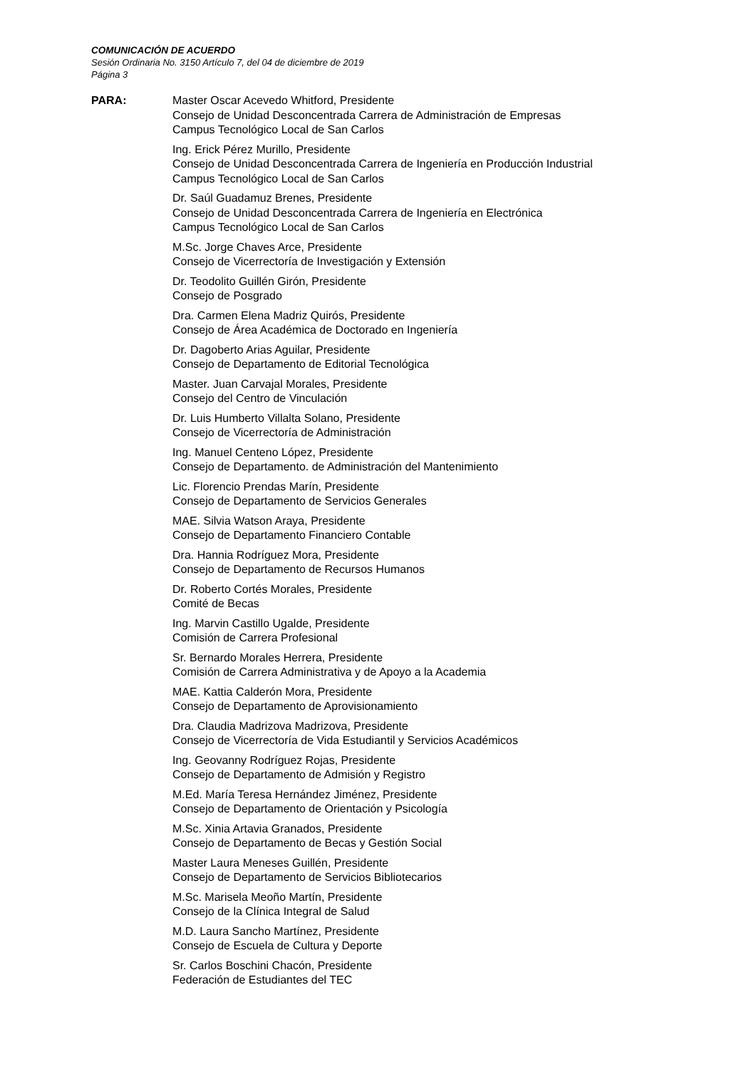COMUNICACIÓN DE ACUERDO
Sesión Ordinaria No. 3150 Artículo 7, del 04 de diciembre de 2019
Página 3
PARA: Master Oscar Acevedo Whitford, Presidente
Consejo de Unidad Desconcentrada Carrera de Administración de Empresas
Campus Tecnológico Local de San Carlos
Ing. Erick Pérez Murillo, Presidente
Consejo de Unidad Desconcentrada Carrera de Ingeniería en Producción Industrial
Campus Tecnológico Local de San Carlos
Dr. Saúl Guadamuz Brenes, Presidente
Consejo de Unidad Desconcentrada Carrera de Ingeniería en Electrónica
Campus Tecnológico Local de San Carlos
M.Sc. Jorge Chaves Arce, Presidente
Consejo de Vicerrectoría de Investigación y Extensión
Dr. Teodolito Guillén Girón, Presidente
Consejo de Posgrado
Dra. Carmen Elena Madriz Quirós, Presidente
Consejo de Área Académica de Doctorado en Ingeniería
Dr. Dagoberto Arias Aguilar, Presidente
Consejo de Departamento de Editorial Tecnológica
Master. Juan Carvajal Morales, Presidente
Consejo del Centro de Vinculación
Dr. Luis Humberto Villalta Solano, Presidente
Consejo de Vicerrectoría de Administración
Ing. Manuel Centeno López, Presidente
Consejo de Departamento. de Administración del Mantenimiento
Lic. Florencio Prendas Marín, Presidente
Consejo de Departamento de Servicios Generales
MAE. Silvia Watson Araya, Presidente
Consejo de Departamento Financiero Contable
Dra. Hannia Rodríguez Mora, Presidente
Consejo de Departamento de Recursos Humanos
Dr. Roberto Cortés Morales, Presidente
Comité de Becas
Ing. Marvin Castillo Ugalde, Presidente
Comisión de Carrera Profesional
Sr. Bernardo Morales Herrera, Presidente
Comisión de Carrera Administrativa y de Apoyo a la Academia
MAE. Kattia Calderón Mora, Presidente
Consejo de Departamento de Aprovisionamiento
Dra. Claudia Madrizova Madrizova, Presidente
Consejo de Vicerrectoría de Vida Estudiantil y Servicios Académicos
Ing. Geovanny Rodríguez Rojas, Presidente
Consejo de Departamento de Admisión y Registro
M.Ed. María Teresa Hernández Jiménez, Presidente
Consejo de Departamento de Orientación y Psicología
M.Sc. Xinia Artavia Granados, Presidente
Consejo de Departamento de Becas y Gestión Social
Master Laura Meneses Guillén, Presidente
Consejo de Departamento de Servicios Bibliotecarios
M.Sc. Marisela Meoño Martín, Presidente
Consejo de la Clínica Integral de Salud
M.D. Laura Sancho Martínez, Presidente
Consejo de Escuela de Cultura y Deporte
Sr. Carlos Boschini Chacón, Presidente
Federación de Estudiantes del TEC